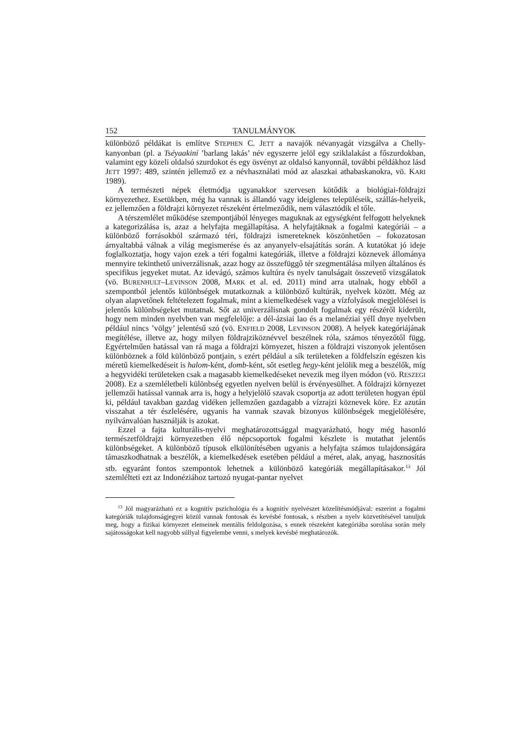152 TANULMÁNYOK
különböző példákat is említve STEPHEN C. JETT a navajók névanyagát vizsgálva a Chelly-kanyonban (pl. a Tséyaakiní ’barlang lakás’ név egyszerre jelöl egy sziklalakást a főszurdokban, valamint egy közeli oldalsó szurdokot és egy ösvényt az oldalsó kanyonnál, további példákhoz lásd JETT 1997: 489, szintén jellemző ez a névhasználati mód az alaszkai athabaskanokra, vö. KARI 1989).
A természeti népek életmódja ugyanakkor szervesen kötődik a biológiai-földrajzi környezethez. Esetükben, még ha vannak is állandó vagy ideiglenes településeik, szállás-helyeik, ez jellemzően a földrajzi környezet részeként értelmeződik, nem választódik el tőle.
A térszemlélet működése szempontjából lényeges maguknak az egységként felfogott helyeknek a kategorizálása is, azaz a helyfajta megállapítása. A helyfajtáknak a fogalmi kategóriái – a különböző forrásokból származó téri, földrajzi ismereteknek köszönhetően – fokozatosan árnyaltabbá válnak a világ megismerése és az anyanyelv-elsajátítás során. A kutatókat jó ideje foglalkoztatja, hogy vajon ezek a téri fogalmi kategóriák, illetve a földrajzi köznevek állománya mennyire tekinthető univerzálisnak, azaz hogy az összefüggő tér szegmentálása milyen általános és specifikus jegyeket mutat. Az idevágó, számos kultúra és nyelv tanulságait összevető vizsgálatok (vö. BURENHULT–LEVINSON 2008, MARK et al. ed. 2011) mind arra utalnak, hogy ebből a szempontból jelentős különbségek mutatkoznak a különböző kultúrák, nyelvek között. Még az olyan alapvetőnek feltételezett fogalmak, mint a kiemelkedések vagy a vízfolyások megjelölései is jelentős különbségeket mutatnak. Sőt az univerzálisnak gondolt fogalmak egy részéről kiderült, hogy nem minden nyelvben van megfelelője: a dél-ázsiai lao és a melanéziai yélî dnye nyelvben például nincs ’völgy’ jelentésű szó (vö. ENFIELD 2008, LEVINSON 2008). A helyek kategóriájának megítélése, illetve az, hogy milyen földrajziköznévvel beszélnek róla, számos tényezőtől függ. Egyértelműen hatással van rá maga a földrajzi környezet, hiszen a földrajzi viszonyok jelentősen különböznek a föld különböző pontjain, s ezért például a sík területeken a földfelszín egészen kis méretű kiemelkedéseit is halom-ként, domb-ként, sőt esetleg hegy-ként jelölik meg a beszélők, míg a hegyvidéki területeken csak a magasabb kiemelkedéseket nevezik meg ilyen módon (vö. RESZEGI 2008). Ez a szemléletbeli különbség egyetlen nyelven belül is érvényesülhet. A földrajzi környezet jellemzői hatással vannak arra is, hogy a helyjelölő szavak csoportja az adott területen hogyan épül ki, például tavakban gazdag vidéken jellemzően gazdagabb a vízrajzi köznevek köre. Ez azután visszahat a tér észlelésére, ugyanis ha vannak szavak bizonyos különbségek megjelölésére, nyilvánvalóan használják is azokat.
Ezzel a fajta kulturális-nyelvi meghatározottsággal magyarázható, hogy még hasonló természetföldrajzi környezetben élő népcsoportok fogalmi készlete is mutathat jelentős különbségeket. A különböző típusok elkülönítésében ugyanis a helyfajta számos tulajdonságára támaszkodhatnak a beszélők, a kiemelkedések esetében például a méret, alak, anyag, hasznosítás stb. egyaránt fontos szempontok lehetnek a különböző kategóriák megállapításakor.<sup>13</sup> Jól szemlélteti ezt az Indonéziához tartozó nyugat-pantar nyelvet
<sup>13</sup> Jól magyarázható ez a kognitív pszichológia és a kognitív nyelvészet közelítésmódjával: eszerint a fogalmi kategóriák tulajdonságjegyei közül vannak fontosak és kevésbé fontosak, s részben a nyelv közvetítésével tanuljuk meg, hogy a fizikai környezet elemeinek mentális feldolgozása, s ennek részeként kategóriába sorolása során mely sajátosságokat kell nagyobb súllyal figyelembe venni, s melyek kevésbé meghatározók.